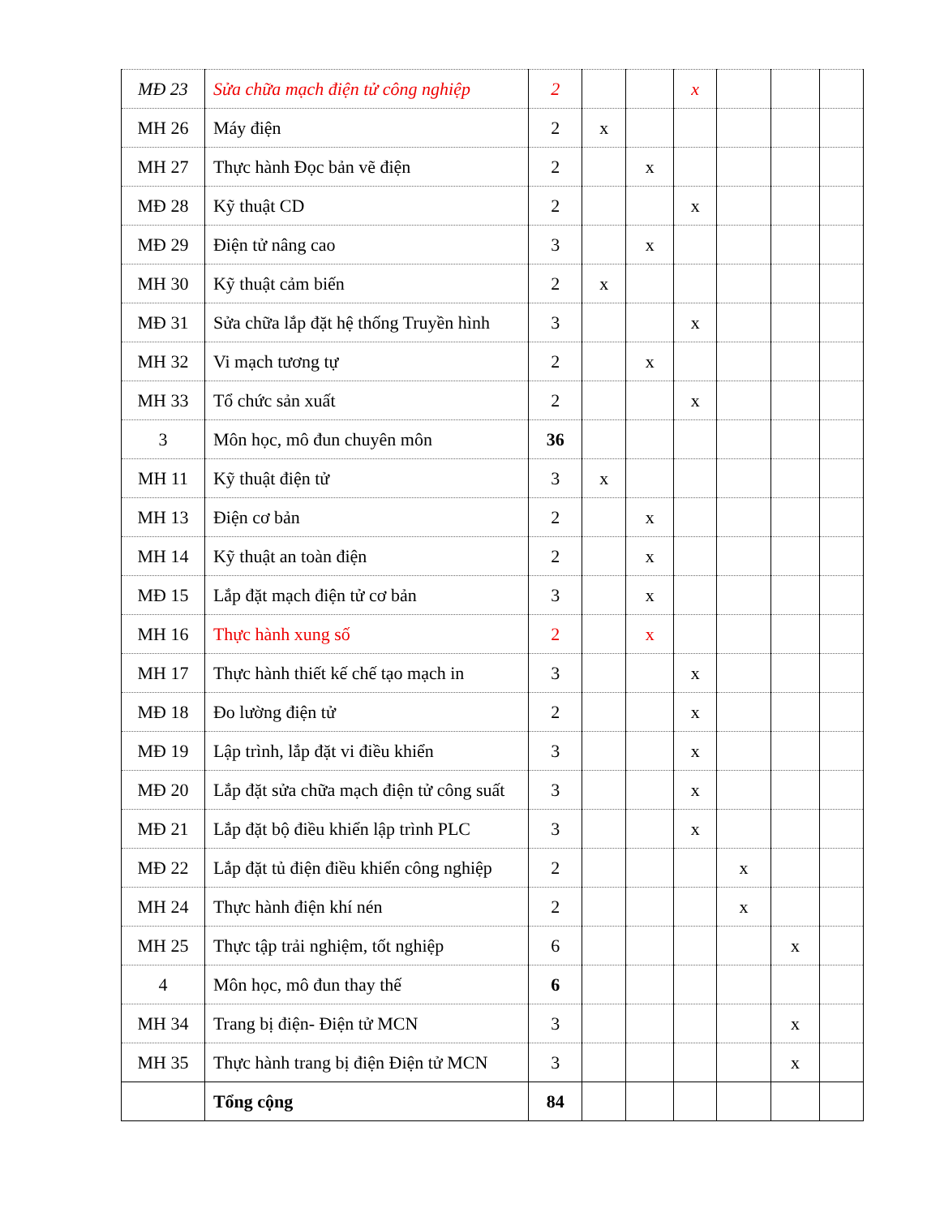| MĐ 23 | Sửa chữa mạch điện tử công nghiệp | 2 | | | x | | | |
| MH 26 | Máy điện | 2 | x | | | | | |
| MH 27 | Thực hành Đọc bản vẽ điện | 2 | | x | | | | |
| MĐ 28 | Kỹ thuật CD | 2 | | | x | | | |
| MĐ 29 | Điện tử nâng cao | 3 | | x | | | | |
| MH 30 | Kỹ thuật cảm biến | 2 | x | | | | | |
| MĐ 31 | Sửa chữa lắp đặt hệ thống Truyền hình | 3 | | | x | | | |
| MH 32 | Vi mạch tương tự | 2 | | x | | | | |
| MH 33 | Tổ chức sản xuất | 2 | | | x | | | |
| 3 | Môn học, mô đun chuyên môn | 36 | | | | | | |
| MH 11 | Kỹ thuật điện tử | 3 | x | | | | | |
| MH 13 | Điện cơ bản | 2 | | x | | | | |
| MH 14 | Kỹ thuật an toàn điện | 2 | | x | | | | |
| MĐ 15 | Lắp đặt mạch điện tử cơ bản | 3 | | x | | | | |
| MH 16 | Thực hành xung số | 2 | | x | | | | |
| MH 17 | Thực hành thiết kế chế tạo mạch in | 3 | | | x | | | |
| MĐ 18 | Đo lường điện tử | 2 | | | x | | | |
| MĐ 19 | Lập trình, lắp đặt vi điều khiển | 3 | | | x | | | |
| MĐ 20 | Lắp đặt sửa chữa mạch điện tử công suất | 3 | | | x | | | |
| MĐ 21 | Lắp đặt bộ điều khiển lập trình PLC | 3 | | | x | | | |
| MĐ 22 | Lắp đặt tủ điện điều khiển công nghiệp | 2 | | | | x | | |
| MH 24 | Thực hành điện khí nén | 2 | | | | x | | |
| MH 25 | Thực tập trải nghiệm, tốt nghiệp | 6 | | | | | x | |
| 4 | Môn học, mô đun thay thế | 6 | | | | | | |
| MH 34 | Trang bị điện- Điện tử MCN | 3 | | | | | x | |
| MH 35 | Thực hành trang bị điện Điện tử MCN | 3 | | | | | x | |
| | Tổng cộng | 84 | | | | | | |